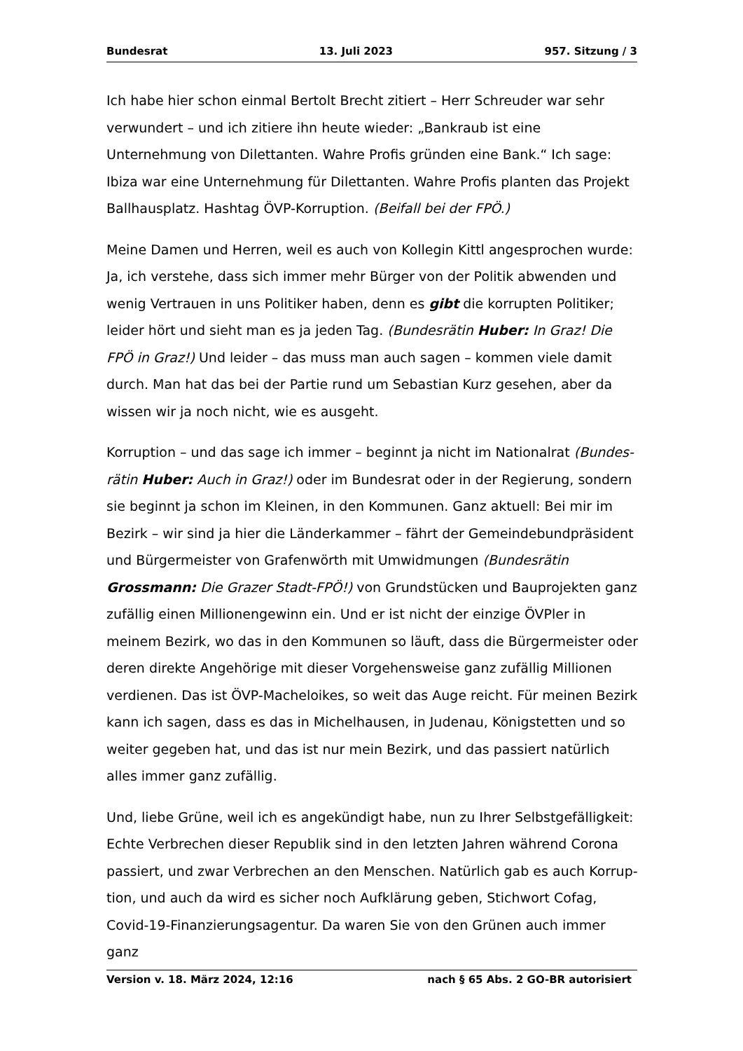Bundesrat 13. Juli 2023 957. Sitzung / 3
Ich habe hier schon einmal Bertolt Brecht zitiert – Herr Schreuder war sehr verwundert – und ich zitiere ihn heute wieder: „Bankraub ist eine Unternehmung von Dilettanten. Wahre Profis gründen eine Bank.“ Ich sage: Ibiza war eine Unternehmung für Dilettanten. Wahre Profis planten das Projekt Ballhausplatz. Hashtag ÖVP-Korruption. (Beifall bei der FPÖ.)
Meine Damen und Herren, weil es auch von Kollegin Kittl angesprochen wurde: Ja, ich verstehe, dass sich immer mehr Bürger von der Politik abwenden und wenig Vertrauen in uns Politiker haben, denn es gibt die korrupten Politiker; leider hört und sieht man es ja jeden Tag. (Bundesrätin Huber: In Graz! Die FPÖ in Graz!) Und leider – das muss man auch sagen – kommen viele damit durch. Man hat das bei der Partie rund um Sebastian Kurz gesehen, aber da wissen wir ja noch nicht, wie es ausgeht.
Korruption – und das sage ich immer – beginnt ja nicht im Nationalrat (Bundes­rätin Huber: Auch in Graz!) oder im Bundesrat oder in der Regierung, sondern sie beginnt ja schon im Kleinen, in den Kommunen. Ganz aktuell: Bei mir im Bezirk – wir sind ja hier die Länderkammer – fährt der Gemeindebundpräsident und Bürgermeister von Grafenwörth mit Umwidmungen (Bundesrätin Grossmann: Die Grazer Stadt-FPÖ!) von Grundstücken und Bauprojekten ganz zufällig einen Millionengewinn ein. Und er ist nicht der einzige ÖVPler in meinem Bezirk, wo das in den Kommunen so läuft, dass die Bürgermeister oder deren direkte Angehörige mit dieser Vorgehensweise ganz zufällig Millionen verdienen. Das ist ÖVP-Macheloikes, so weit das Auge reicht. Für meinen Bezirk kann ich sagen, dass es das in Michelhausen, in Judenau, Königstetten und so weiter gegeben hat, und das ist nur mein Bezirk, und das passiert natürlich alles immer ganz zufällig.
Und, liebe Grüne, weil ich es angekündigt habe, nun zu Ihrer Selbstgefälligkeit: Echte Verbrechen dieser Republik sind in den letzten Jahren während Corona passiert, und zwar Verbrechen an den Menschen. Natürlich gab es auch Korrup­tion, und auch da wird es sicher noch Aufklärung geben, Stichwort Cofag, Covid-19-Finanzierungsagentur. Da waren Sie von den Grünen auch immer ganz
Version v. 18. März 2024, 12:16 nach § 65 Abs. 2 GO-BR autorisiert